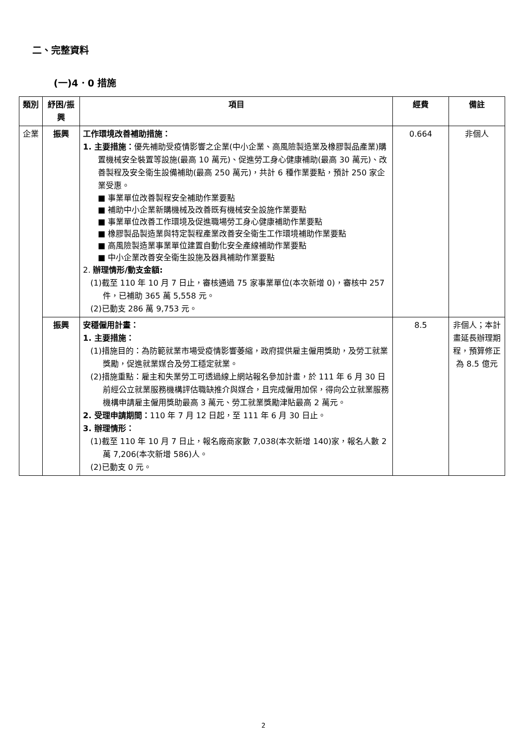二、完整資料
(一)4．0 措施
| 類別 | 紓困/振興 | 項目 | 經費 | 備註 |
| --- | --- | --- | --- | --- |
| 企業 | 振興 | 工作環境改善補助措施： 1. 主要措施： 優先補助受疫情影響之企業(中小企業、高風險製造業及橡膠製品產業)購置機械安全裝置等設施(最高 10 萬元)、促進勞工身心健康補助(最高 30 萬元)、改善製程及安全衛生設備補助(最高 250 萬元)，共計 6 種作業要點，預計 250 家企業受惠。 ■ 事業單位改善製程安全補助作業要點 ■ 補助中小企業新購機械及改善既有機械安全設施作業要點 ■ 事業單位改善工作環境及促進職場勞工身心健康補助作業要點 ■ 橡膠製品製造業與特定製程產業改善安全衛生工作環境補助作業要點 ■ 高風險製造業事業單位建置自動化安全產線補助作業要點 ■ 中小企業改善安全衛生設施及器具補助作業要點 2. 辦理情形/動支金額: (1)截至 110 年 10 月 7 日止，審核通過 75 家事業單位(本次新增 0)，審核中 257 件，已補助 365 萬 5,558 元。 (2)已動支 286 萬 9,753 元。 | 0.664 | 非個人 |
| | 振興 | 安穩僱用計畫： 1. 主要措施： (1)措施目的：為防範就業市場受疫情影響萎縮，政府提供雇主僱用獎助，及勞工就業獎勵，促進就業媒合及勞工穩定就業。 (2)措施重點：雇主和失業勞工可透過線上網站報名參加計畫，於 111 年 6 月 30 日前經公立就業服務機構評估職缺推介與媒合，且完成僱用加保，得向公立就業服務機構申請雇主僱用獎助最高 3 萬元、勞工就業獎勵津貼最高 2 萬元。 2. 受理申請期間： 110 年 7 月 12 日起，至 111 年 6 月 30 日止。 3. 辦理情形： (1)截至 110 年 10 月 7 日止，報名廠商家數 7,038(本次新增 140)家，報名人數 2 萬 7,206(本次新增 586)人。 (2)已動支 0 元。 | 8.5 | 非個人；本計畫延長辦理期程，預算修正為 8.5 億元 |
2